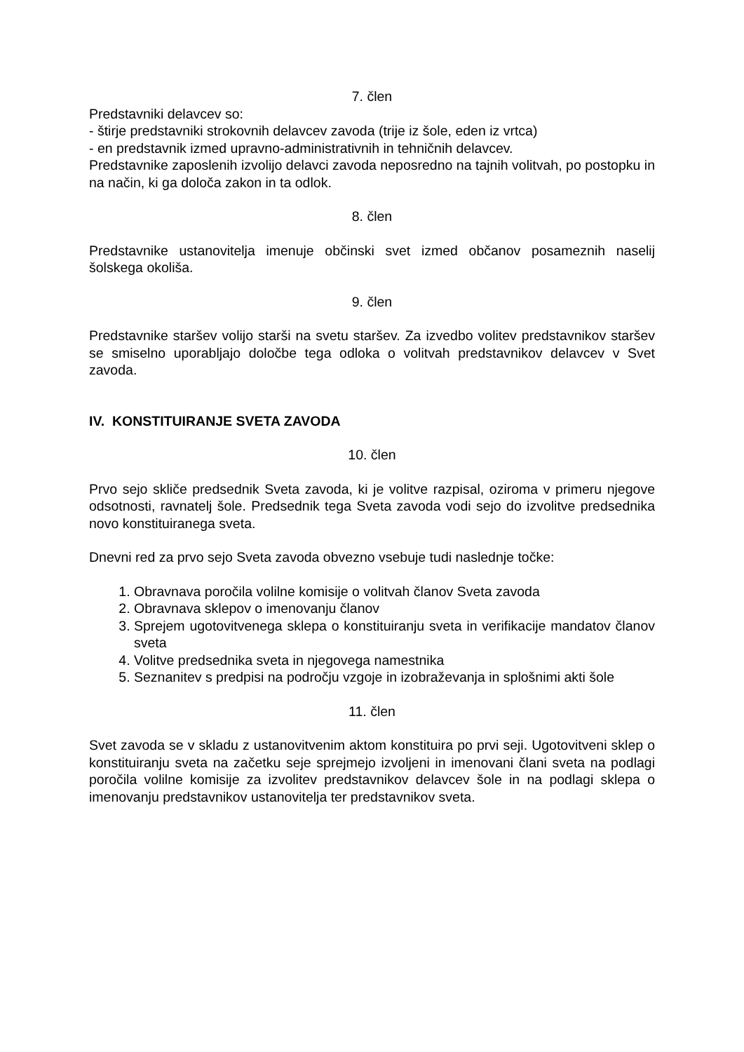7. člen
Predstavniki delavcev so:
- štirje predstavniki strokovnih delavcev zavoda (trije iz šole, eden iz vrtca)
- en predstavnik izmed upravno-administrativnih in tehničnih delavcev.
Predstavnike zaposlenih izvolijo delavci zavoda neposredno na tajnih volitvah, po postopku in na način, ki ga določa zakon in ta odlok.
8. člen
Predstavnike ustanovitelja imenuje občinski svet izmed občanov posameznih naselij šolskega okoliša.
9. člen
Predstavnike staršev volijo starši na svetu staršev. Za izvedbo volitev predstavnikov staršev se smiselno uporabljajo določbe tega odloka o volitvah predstavnikov delavcev v Svet zavoda.
IV. KONSTITUIRANJE SVETA ZAVODA
10. člen
Prvo sejo skliče predsednik Sveta zavoda, ki je volitve razpisal, oziroma v primeru njegove odsotnosti, ravnatelj šole. Predsednik tega Sveta zavoda vodi sejo do izvolitve predsednika novo konstituiranega sveta.
Dnevni red za prvo sejo Sveta zavoda obvezno vsebuje tudi naslednje točke:
1. Obravnava poročila volilne komisije o volitvah članov Sveta zavoda
2. Obravnava sklepov o imenovanju članov
3. Sprejem ugotovitvenega sklepa o konstituiranju sveta in verifikacije mandatov članov sveta
4. Volitve predsednika sveta in njegovega namestnika
5. Seznanitev s predpisi na področju vzgoje in izobraževanja in splošnimi akti šole
11. člen
Svet zavoda se v skladu z ustanovitvenim aktom konstituira po prvi seji. Ugotovitveni sklep o konstituiranju sveta na začetku seje sprejmejo izvoljeni in imenovani člani sveta na podlagi poročila volilne komisije za izvolitev predstavnikov delavcev šole in na podlagi sklepa o imenovanju predstavnikov ustanovitelja ter predstavnikov sveta.